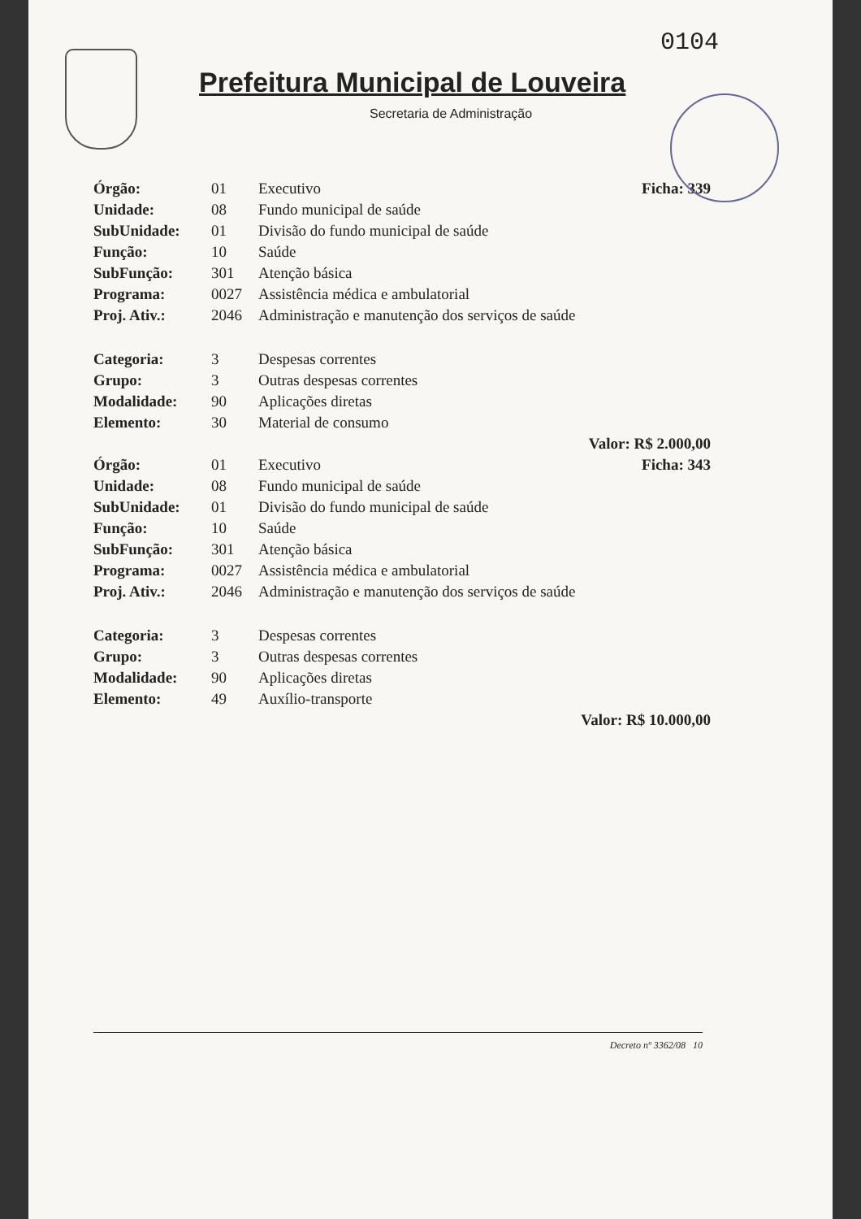0104
Prefeitura Municipal de Louveira
Secretaria de Administração
| Órgão: | 01 | Executivo | Ficha: 339 |
| Unidade: | 08 | Fundo municipal de saúde | |
| SubUnidade: | 01 | Divisão do fundo municipal de saúde | |
| Função: | 10 | Saúde | |
| SubFunção: | 301 | Atenção básica | |
| Programa: | 0027 | Assistência médica e ambulatorial | |
| Proj. Ativ.: | 2046 | Administração e manutenção dos serviços de saúde | |
| Categoria: | 3 | Despesas correntes | |
| Grupo: | 3 | Outras despesas correntes | |
| Modalidade: | 90 | Aplicações diretas | |
| Elemento: | 30 | Material de consumo | |
| Valor: R$ 2.000,00 | | | |
| Órgão: | 01 | Executivo | Ficha: 343 |
| Unidade: | 08 | Fundo municipal de saúde | |
| SubUnidade: | 01 | Divisão do fundo municipal de saúde | |
| Função: | 10 | Saúde | |
| SubFunção: | 301 | Atenção básica | |
| Programa: | 0027 | Assistência médica e ambulatorial | |
| Proj. Ativ.: | 2046 | Administração e manutenção dos serviços de saúde | |
| Categoria: | 3 | Despesas correntes | |
| Grupo: | 3 | Outras despesas correntes | |
| Modalidade: | 90 | Aplicações diretas | |
| Elemento: | 49 | Auxílio-transporte | |
| Valor: R$ 10.000,00 | | | |
Decreto nº 3362/08 10